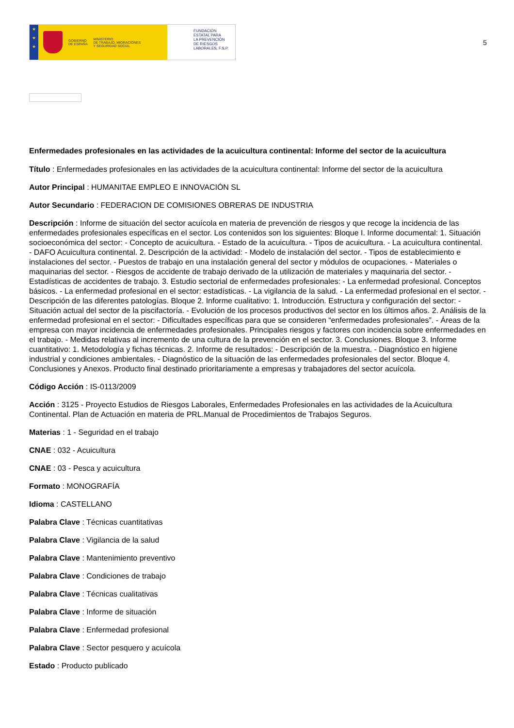★
★
★
GOBIERNO
DE ESPAÑA MINISTERIO
DE TRABAJO, MIGRACIONES
Y SEGURIDAD SOCIAL
FUNDACIÓN
ESTATAL PARA
LA PREVENCIÓN
DE RIESGOS
LABORALES, F.S.P.
5
Enfermedades profesionales en las actividades de la acuicultura continental: Informe del sector de la acuicultura
Título : Enfermedades profesionales en las actividades de la acuicultura continental: Informe del sector de la acuicultura
Autor Principal : HUMANITAE EMPLEO E INNOVACIÓN SL
Autor Secundario : FEDERACION DE COMISIONES OBRERAS DE INDUSTRIA
Descripción : Informe de situación del sector acuícola en materia de prevención de riesgos y que recoge la incidencia de las enfermedades profesionales específicas en el sector. Los contenidos son los siguientes: Bloque I. Informe documental: 1. Situación socioeconómica del sector: - Concepto de acuicultura. - Estado de la acuicultura. - Tipos de acuicultura. - La acuicultura continental. - DAFO Acuicultura continental. 2. Descripción de la actividad: - Modelo de instalación del sector. - Tipos de establecimiento e instalaciones del sector. - Puestos de trabajo en una instalación general del sector y módulos de ocupaciones. - Materiales o maquinarias del sector. - Riesgos de accidente de trabajo derivado de la utilización de materiales y maquinaria del sector. - Estadísticas de accidentes de trabajo. 3. Estudio sectorial de enfermedades profesionales: - La enfermedad profesional. Conceptos básicos. - La enfermedad profesional en el sector: estadísticas. - La vigilancia de la salud. - La enfermedad profesional en el sector. - Descripción de las diferentes patologías. Bloque 2. Informe cualitativo: 1. Introducción. Estructura y configuración del sector: - Situación actual del sector de la piscifactoría. - Evolución de los procesos productivos del sector en los últimos años. 2. Análisis de la enfermedad profesional en el sector: - Dificultades específicas para que se consideren “enfermedades profesionales”. - Áreas de la empresa con mayor incidencia de enfermedades profesionales. Principales riesgos y factores con incidencia sobre enfermedades en el trabajo. - Medidas relativas al incremento de una cultura de la prevención en el sector. 3. Conclusiones. Bloque 3. Informe cuantitativo: 1. Metodología y fichas técnicas. 2. Informe de resultados: - Descripción de la muestra. - Diagnóstico en higiene industrial y condiciones ambientales. - Diagnóstico de la situación de las enfermedades profesionales del sector. Bloque 4. Conclusiones y Anexos. Producto final destinado prioritariamente a empresas y trabajadores del sector acuícola.
Código Acción : IS-0113/2009
Acción : 3125 - Proyecto Estudios de Riesgos Laborales, Enfermedades Profesionales en las actividades de la Acuicultura Continental. Plan de Actuación en materia de PRL.Manual de Procedimientos de Trabajos Seguros.
Materias : 1 - Seguridad en el trabajo
CNAE : 032 - Acuicultura
CNAE : 03 - Pesca y acuicultura
Formato : MONOGRAFÍA
Idioma : CASTELLANO
Palabra Clave : Técnicas cuantitativas
Palabra Clave : Vigilancia de la salud
Palabra Clave : Mantenimiento preventivo
Palabra Clave : Condiciones de trabajo
Palabra Clave : Técnicas cualitativas
Palabra Clave : Informe de situación
Palabra Clave : Enfermedad profesional
Palabra Clave : Sector pesquero y acuícola
Estado : Producto publicado